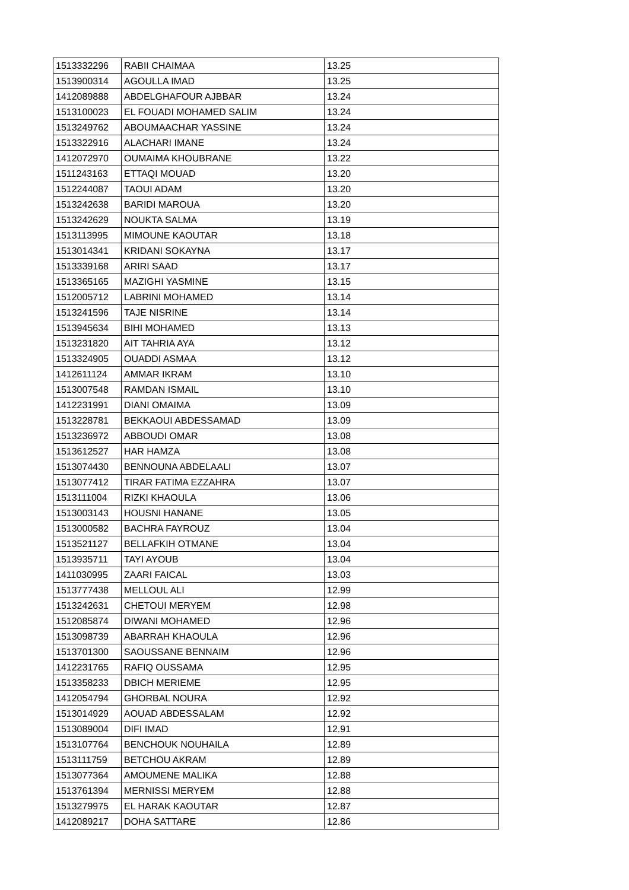| 1513332296 | RABII CHAIMAA | 13.25 |
| 1513900314 | AGOULLA IMAD | 13.25 |
| 1412089888 | ABDELGHAFOUR AJBBAR | 13.24 |
| 1513100023 | EL FOUADI MOHAMED SALIM | 13.24 |
| 1513249762 | ABOUMAACHAR YASSINE | 13.24 |
| 1513322916 | ALACHARI IMANE | 13.24 |
| 1412072970 | OUMAIMA KHOUBRANE | 13.22 |
| 1511243163 | ETTAQI MOUAD | 13.20 |
| 1512244087 | TAOUI ADAM | 13.20 |
| 1513242638 | BARIDI MAROUA | 13.20 |
| 1513242629 | NOUKTA SALMA | 13.19 |
| 1513113995 | MIMOUNE KAOUTAR | 13.18 |
| 1513014341 | KRIDANI SOKAYNA | 13.17 |
| 1513339168 | ARIRI SAAD | 13.17 |
| 1513365165 | MAZIGHI YASMINE | 13.15 |
| 1512005712 | LABRINI MOHAMED | 13.14 |
| 1513241596 | TAJE NISRINE | 13.14 |
| 1513945634 | BIHI MOHAMED | 13.13 |
| 1513231820 | AIT TAHRIA AYA | 13.12 |
| 1513324905 | OUADDI ASMAA | 13.12 |
| 1412611124 | AMMAR IKRAM | 13.10 |
| 1513007548 | RAMDAN ISMAIL | 13.10 |
| 1412231991 | DIANI OMAIMA | 13.09 |
| 1513228781 | BEKKAOUI ABDESSAMAD | 13.09 |
| 1513236972 | ABBOUDI OMAR | 13.08 |
| 1513612527 | HAR HAMZA | 13.08 |
| 1513074430 | BENNOUNA ABDELAALI | 13.07 |
| 1513077412 | TIRAR FATIMA EZZAHRA | 13.07 |
| 1513111004 | RIZKI KHAOULA | 13.06 |
| 1513003143 | HOUSNI HANANE | 13.05 |
| 1513000582 | BACHRA FAYROUZ | 13.04 |
| 1513521127 | BELLAFKIH OTMANE | 13.04 |
| 1513935711 | TAYI AYOUB | 13.04 |
| 1411030995 | ZAARI FAICAL | 13.03 |
| 1513777438 | MELLOUL ALI | 12.99 |
| 1513242631 | CHETOUI MERYEM | 12.98 |
| 1512085874 | DIWANI MOHAMED | 12.96 |
| 1513098739 | ABARRAH KHAOULA | 12.96 |
| 1513701300 | SAOUSSANE BENNAIM | 12.96 |
| 1412231765 | RAFIQ OUSSAMA | 12.95 |
| 1513358233 | DBICH MERIEME | 12.95 |
| 1412054794 | GHORBAL NOURA | 12.92 |
| 1513014929 | AOUAD ABDESSALAM | 12.92 |
| 1513089004 | DIFI IMAD | 12.91 |
| 1513107764 | BENCHOUK NOUHAILA | 12.89 |
| 1513111759 | BETCHOU AKRAM | 12.89 |
| 1513077364 | AMOUMENE MALIKA | 12.88 |
| 1513761394 | MERNISSI MERYEM | 12.88 |
| 1513279975 | EL HARAK KAOUTAR | 12.87 |
| 1412089217 | DOHA SATTARE | 12.86 |